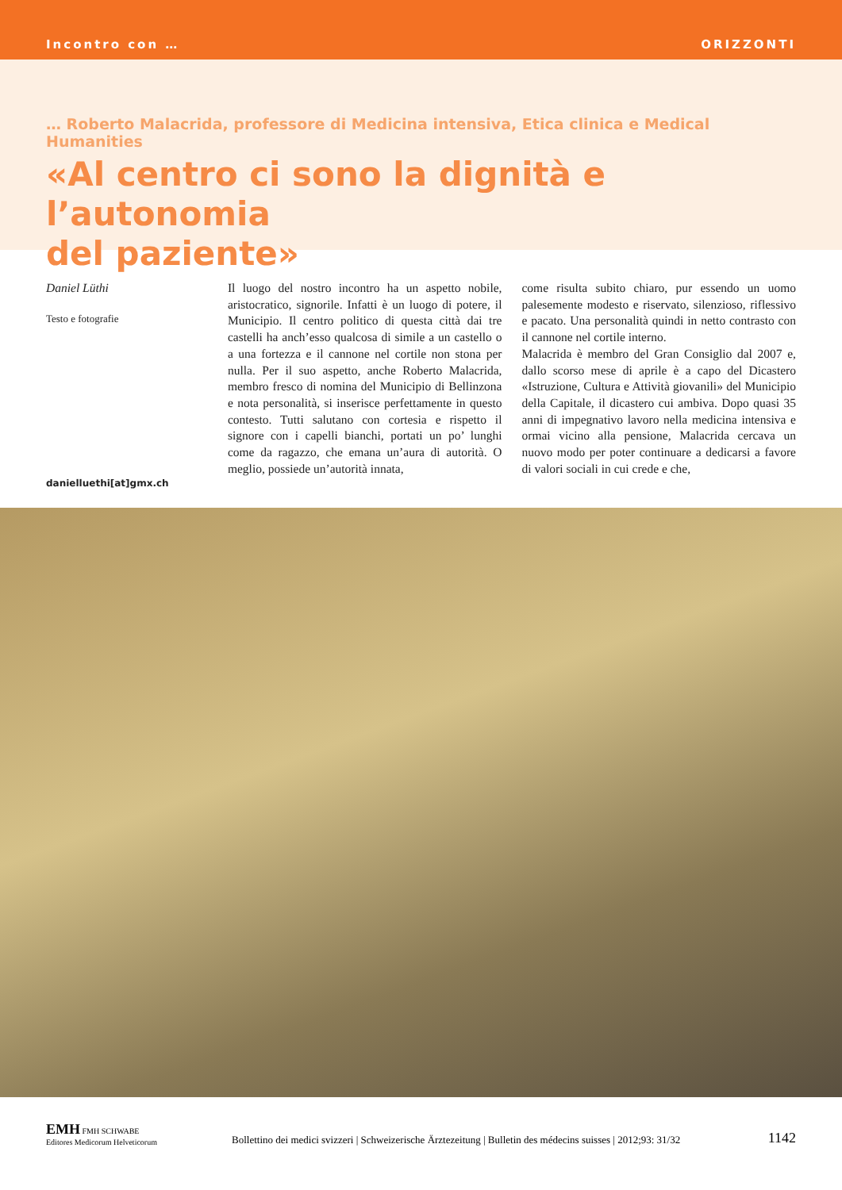Incontro con … ORIZZONTI
… Roberto Malacrida, professore di Medicina intensiva, Etica clinica e Medical Humanities
«Al centro ci sono la dignità e l’autonomia
del paziente»
Daniel Lüthi
Testo e fotografie
danielluethi[at]gmx.ch
Il luogo del nostro incontro ha un aspetto nobile, aristocratico, signorile. Infatti è un luogo di potere, il Municipio. Il centro politico di questa città dai tre castelli ha anch’esso qualcosa di simile a un castello o a una fortezza e il cannone nel cortile non stona per nulla. Per il suo aspetto, anche Roberto Malacrida, membro fresco di nomina del Municipio di Bellinzona e nota personalità, si inserisce perfettamente in questo contesto. Tutti salutano con cortesia e rispetto il signore con i capelli bianchi, portati un po’ lunghi come da ragazzo, che emana un’aura di autorità. O meglio, possiede un’autorità innata,
come risulta subito chiaro, pur essendo un uomo palesemente modesto e riservato, silenzioso, riflessivo e pacato. Una personalità quindi in netto contrasto con il cannone nel cortile interno.
Malacrida è membro del Gran Consiglio dal 2007 e, dallo scorso mese di aprile è a capo del Dicastero «Istruzione, Cultura e Attività giovanili» del Municipio della Capitale, il dicastero cui ambiva. Dopo quasi 35 anni di impegnativo lavoro nella medicina intensiva e ormai vicino alla pensione, Malacrida cercava un nuovo modo per poter continuare a dedicarsi a favore di valori sociali in cui crede e che,
EMH FMH SCHWABE
Editores Medicorum Helveticorum
Bollettino dei medici svizzeri | Schweizerische Ärztezeitung | Bulletin des médecins suisses | 2012;93: 31/32
1142